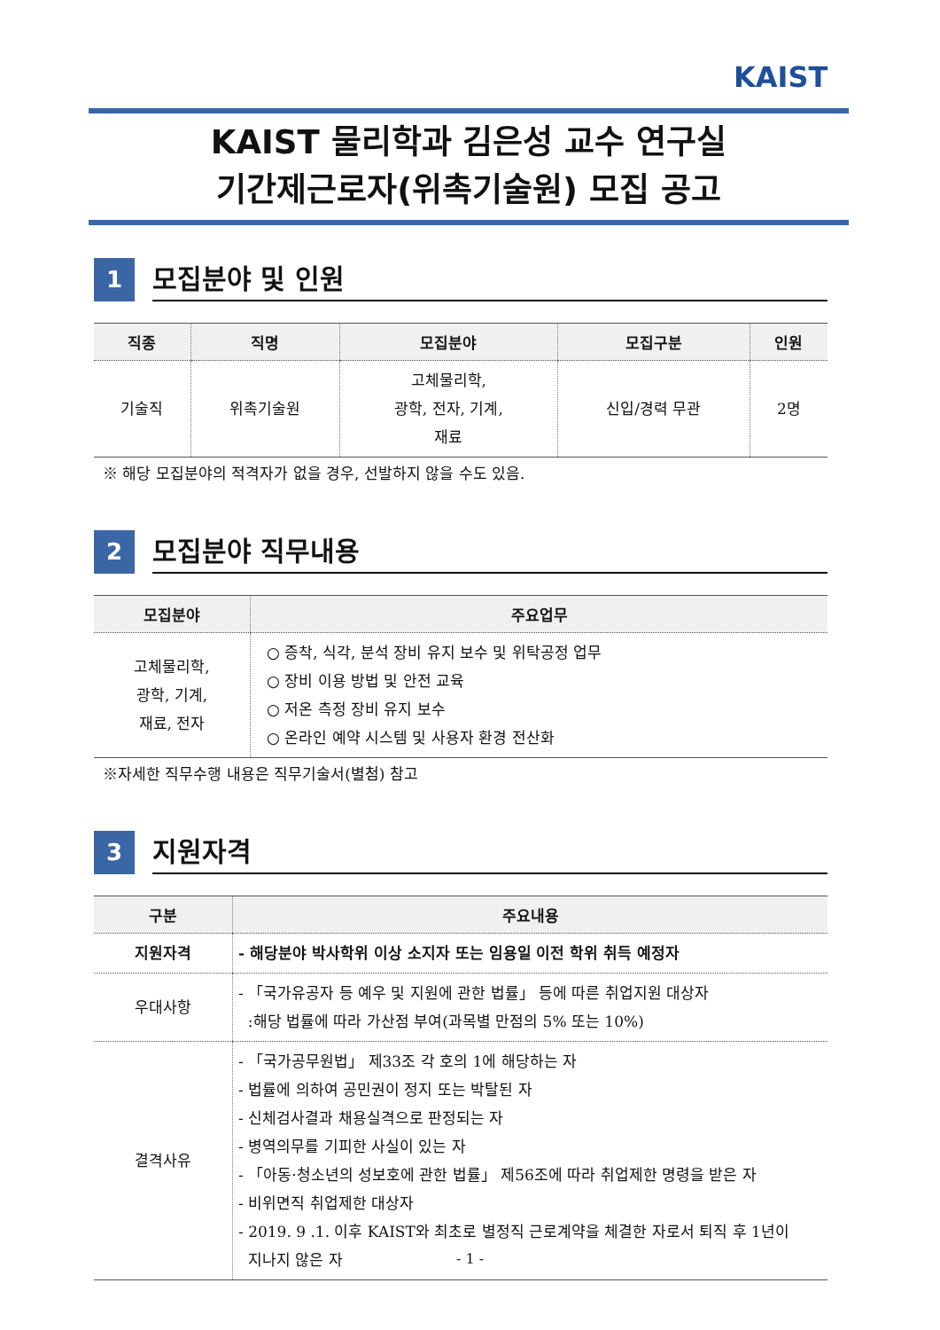KAIST
KAIST 물리학과 김은성 교수 연구실
기간제근로자(위촉기술원) 모집 공고
1
모집분야 및 인원
| 직종 | 직명 | 모집분야 | 모집구분 | 인원 |
| --- | --- | --- | --- | --- |
| 기술직 | 위촉기술원 | 고체물리학, 광학, 전자, 기계, 재료 | 신입/경력 무관 | 2명 |
※ 해당 모집분야의 적격자가 없을 경우, 선발하지 않을 수도 있음.
2
모집분야 직무내용
| 모집분야 | 주요업무 |
| --- | --- |
| 고체물리학, 광학, 기계, 재료, 전자 | ○ 증착, 식각, 분석 장비 유지 보수 및 위탁공정 업무 ○ 장비 이용 방법 및 안전 교육 ○ 저온 측정 장비 유지 보수 ○ 온라인 예약 시스템 및 사용자 환경 전산화 |
※자세한 직무수행 내용은 직무기술서(별첨) 참고
3
지원자격
| 구분 | 주요내용 |
| --- | --- |
| 지원자격 | - 해당분야 박사학위 이상 소지자 또는 임용일 이전 학위 취득 예정자 |
| 우대사항 | - 「국가유공자 등 예우 및 지원에 관한 법률」 등에 따른 취업지원 대상자 :해당 법률에 따라 가산점 부여(과목별 만점의 5% 또는 10%) |
| 결격사유 | - 「국가공무원법」 제33조 각 호의 1에 해당하는 자 - 법률에 의하여 공민권이 정지 또는 박탈된 자 - 신체검사결과 채용실격으로 판정되는 자 - 병역의무를 기피한 사실이 있는 자 - 「아동·청소년의 성보호에 관한 법률」 제56조에 따라 취업제한 명령을 받은 자 - 비위면직 취업제한 대상자 - 2019. 9 .1. 이후 KAIST와 최초로 별정직 근로계약을 체결한 자로서 퇴직 후 1년이 지나지 않은 자 |
- 1 -